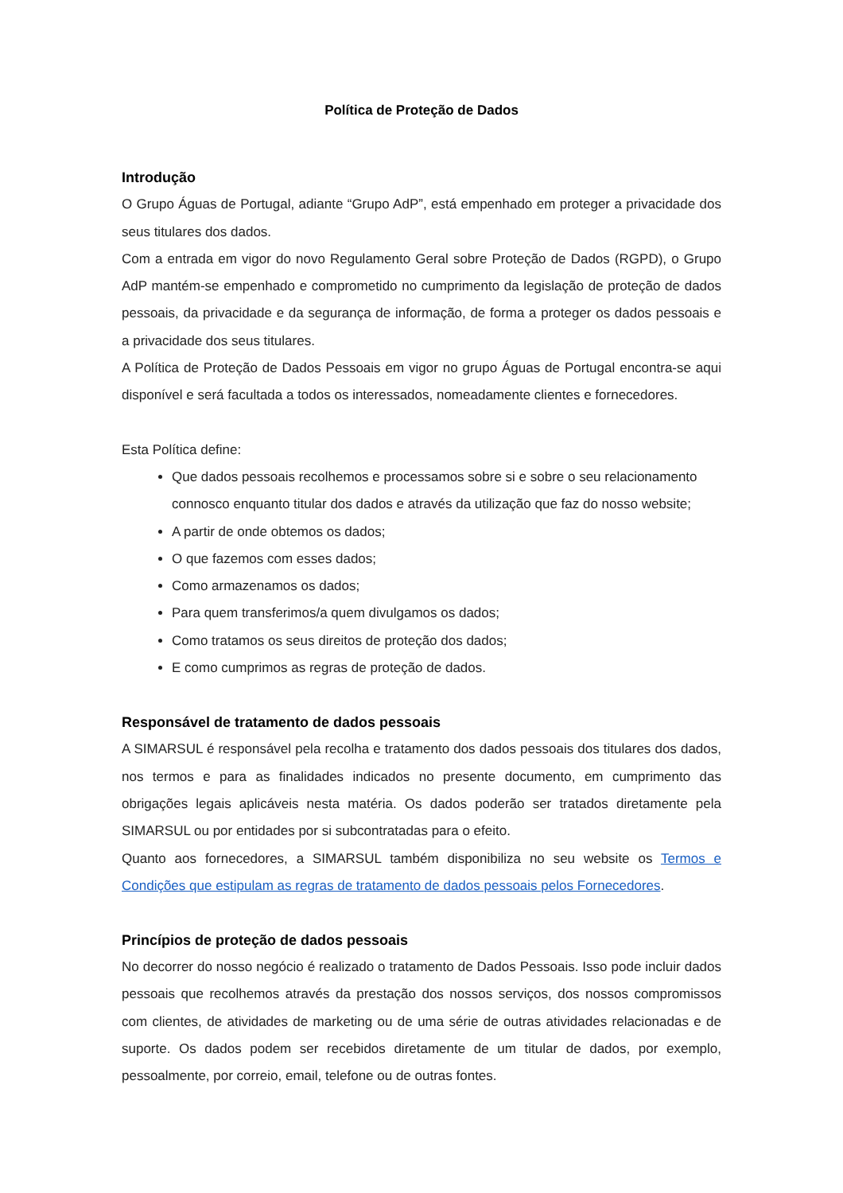Política de Proteção de Dados
Introdução
O Grupo Águas de Portugal, adiante “Grupo AdP”, está empenhado em proteger a privacidade dos seus titulares dos dados.
Com a entrada em vigor do novo Regulamento Geral sobre Proteção de Dados (RGPD), o Grupo AdP mantém-se empenhado e comprometido no cumprimento da legislação de proteção de dados pessoais, da privacidade e da segurança de informação, de forma a proteger os dados pessoais e a privacidade dos seus titulares.
A Política de Proteção de Dados Pessoais em vigor no grupo Águas de Portugal encontra-se aqui disponível e será facultada a todos os interessados, nomeadamente clientes e fornecedores.
Esta Política define:
Que dados pessoais recolhemos e processamos sobre si e sobre o seu relacionamento connosco enquanto titular dos dados e através da utilização que faz do nosso website;
A partir de onde obtemos os dados;
O que fazemos com esses dados;
Como armazenamos os dados;
Para quem transferimos/a quem divulgamos os dados;
Como tratamos os seus direitos de proteção dos dados;
E como cumprimos as regras de proteção de dados.
Responsável de tratamento de dados pessoais
A SIMARSUL é responsável pela recolha e tratamento dos dados pessoais dos titulares dos dados, nos termos e para as finalidades indicados no presente documento, em cumprimento das obrigações legais aplicáveis nesta matéria. Os dados poderão ser tratados diretamente pela SIMARSUL ou por entidades por si subcontratadas para o efeito.
Quanto aos fornecedores, a SIMARSUL também disponibiliza no seu website os Termos e Condições que estipulam as regras de tratamento de dados pessoais pelos Fornecedores.
Princípios de proteção de dados pessoais
No decorrer do nosso negócio é realizado o tratamento de Dados Pessoais. Isso pode incluir dados pessoais que recolhemos através da prestação dos nossos serviços, dos nossos compromissos com clientes, de atividades de marketing ou de uma série de outras atividades relacionadas e de suporte. Os dados podem ser recebidos diretamente de um titular de dados, por exemplo, pessoalmente, por correio, email, telefone ou de outras fontes.